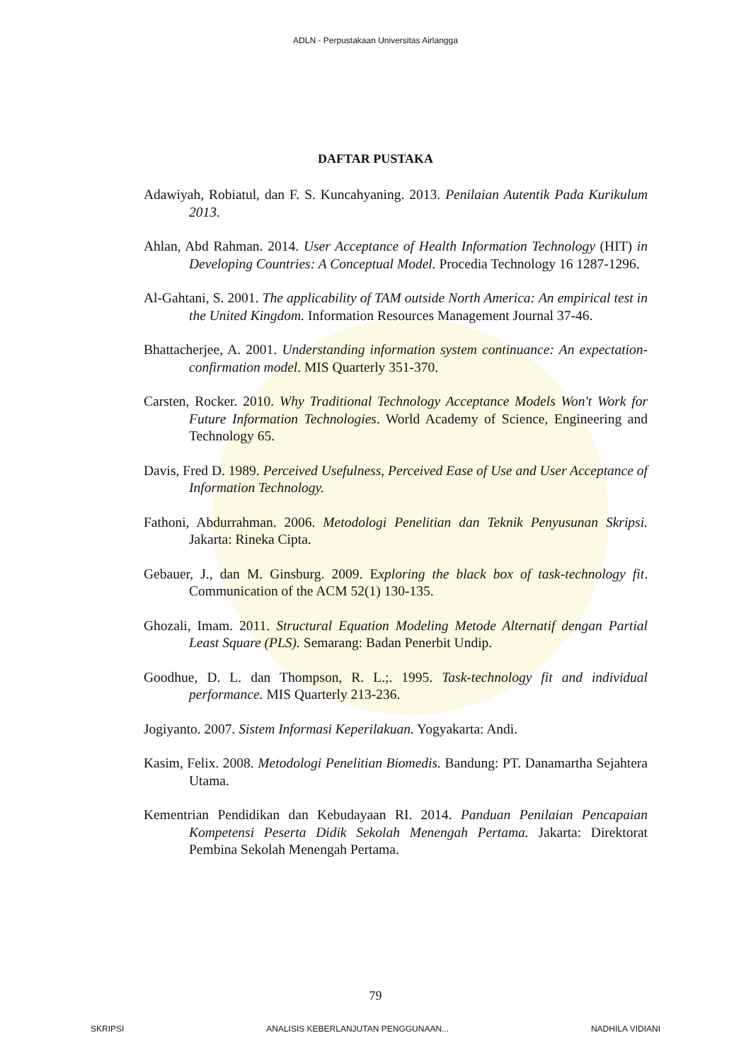ADLN - Perpustakaan Universitas Airlangga
DAFTAR PUSTAKA
Adawiyah, Robiatul, dan F. S. Kuncahyaning. 2013. Penilaian Autentik Pada Kurikulum 2013.
Ahlan, Abd Rahman. 2014. User Acceptance of Health Information Technology (HIT) in Developing Countries: A Conceptual Model. Procedia Technology 16 1287-1296.
Al-Gahtani, S. 2001. The applicability of TAM outside North America: An empirical test in the United Kingdom. Information Resources Management Journal 37-46.
Bhattacherjee, A. 2001. Understanding information system continuance: An expectation-confirmation model. MIS Quarterly 351-370.
Carsten, Rocker. 2010. Why Traditional Technology Acceptance Models Won't Work for Future Information Technologies. World Academy of Science, Engineering and Technology 65.
Davis, Fred D. 1989. Perceived Usefulness, Perceived Ease of Use and User Acceptance of Information Technology.
Fathoni, Abdurrahman. 2006. Metodologi Penelitian dan Teknik Penyusunan Skripsi. Jakarta: Rineka Cipta.
Gebauer, J., dan M. Ginsburg. 2009. Exploring the black box of task-technology fit. Communication of the ACM 52(1) 130-135.
Ghozali, Imam. 2011. Structural Equation Modeling Metode Alternatif dengan Partial Least Square (PLS). Semarang: Badan Penerbit Undip.
Goodhue, D. L. dan Thompson, R. L.;. 1995. Task-technology fit and individual performance. MIS Quarterly 213-236.
Jogiyanto. 2007. Sistem Informasi Keperilakuan. Yogyakarta: Andi.
Kasim, Felix. 2008. Metodologi Penelitian Biomedis. Bandung: PT. Danamartha Sejahtera Utama.
Kementrian Pendidikan dan Kebudayaan RI. 2014. Panduan Penilaian Pencapaian Kompetensi Peserta Didik Sekolah Menengah Pertama. Jakarta: Direktorat Pembina Sekolah Menengah Pertama.
79
SKRIPSI ANALISIS KEBERLANJUTAN PENGGUNAAN... NADHILA VIDIANI